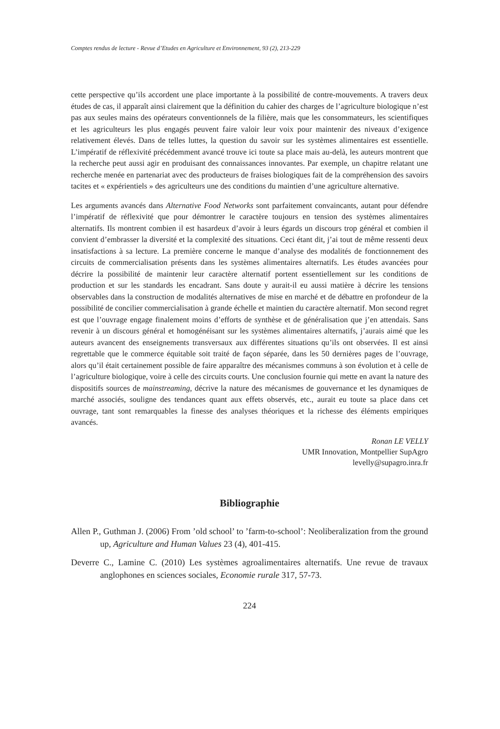Comptes rendus de lecture - Revue d’Etudes en Agriculture et Environnement, 93 (2), 213-229
cette perspective qu’ils accordent une place importante à la possibilité de contre-mouvements. A travers deux études de cas, il apparaît ainsi clairement que la définition du cahier des charges de l’agriculture biologique n’est pas aux seules mains des opérateurs conventionnels de la filière, mais que les consommateurs, les scientifiques et les agriculteurs les plus engagés peuvent faire valoir leur voix pour maintenir des niveaux d’exigence relativement élevés. Dans de telles luttes, la question du savoir sur les systèmes alimentaires est essentielle. L’impératif de réflexivité précédemment avancé trouve ici toute sa place mais au-delà, les auteurs montrent que la recherche peut aussi agir en produisant des connaissances innovantes. Par exemple, un chapitre relatant une recherche menée en partenariat avec des producteurs de fraises biologiques fait de la compréhension des savoirs tacites et « expérientiels » des agriculteurs une des conditions du maintien d’une agriculture alternative.
Les arguments avancés dans Alternative Food Networks sont parfaitement convaincants, autant pour défendre l’impératif de réflexivité que pour démontrer le caractère toujours en tension des systèmes alimentaires alternatifs. Ils montrent combien il est hasardeux d’avoir à leurs égards un discours trop général et combien il convient d’embrasser la diversité et la complexité des situations. Ceci étant dit, j’ai tout de même ressenti deux insatisfactions à sa lecture. La première concerne le manque d’analyse des modalités de fonctionnement des circuits de commercialisation présents dans les systèmes alimentaires alternatifs. Les études avancées pour décrire la possibilité de maintenir leur caractère alternatif portent essentiellement sur les conditions de production et sur les standards les encadrant. Sans doute y aurait-il eu aussi matière à décrire les tensions observables dans la construction de modalités alternatives de mise en marché et de débattre en profondeur de la possibilité de concilier commercialisation à grande échelle et maintien du caractère alternatif. Mon second regret est que l’ouvrage engage finalement moins d’efforts de synthèse et de généralisation que j’en attendais. Sans revenir à un discours général et homogénéisant sur les systèmes alimentaires alternatifs, j’aurais aimé que les auteurs avancent des enseignements transversaux aux différentes situations qu’ils ont observées. Il est ainsi regrettable que le commerce équitable soit traité de façon séparée, dans les 50 dernières pages de l’ouvrage, alors qu’il était certainement possible de faire apparaître des mécanismes communs à son évolution et à celle de l’agriculture biologique, voire à celle des circuits courts. Une conclusion fournie qui mette en avant la nature des dispositifs sources de mainstreaming, décrive la nature des mécanismes de gouvernance et les dynamiques de marché associés, souligne des tendances quant aux effets observés, etc., aurait eu toute sa place dans cet ouvrage, tant sont remarquables la finesse des analyses théoriques et la richesse des éléments empiriques avancés.
Ronan LE VELLY
UMR Innovation, Montpellier SupAgro
levelly@supagro.inra.fr
Bibliographie
Allen P., Guthman J. (2006) From ’old school’ to ’farm-to-school’: Neoliberalization from the ground up, Agriculture and Human Values 23 (4), 401-415.
Deverre C., Lamine C. (2010) Les systèmes agroalimentaires alternatifs. Une revue de travaux anglophones en sciences sociales, Economie rurale 317, 57-73.
224